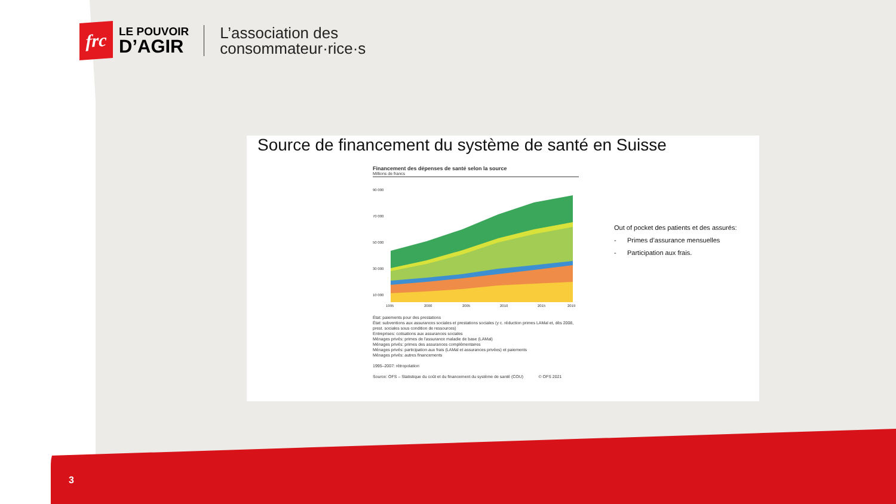frc
LE POUVOIR
D’AGIR
L’association des
consommateur·rice·s
Source de financement du système de santé en Suisse
Financement des dépenses de santé selon la source
Millions de francs
90 000
70 000
50 000
30 000
10 000
1995
2000
2005
2010
2015
2019
État: paiements pour des prestations
État: subventions aux assurances sociales et prestations sociales (y c. réduction primes LAMal et, dès 2008, prest. sociales sous condition de ressources)
Entreprises: cotisations aux assurances sociales
Ménages privés: primes de l'assurance maladie de base (LAMal)
Ménages privés: primes des assurances complémentaires
Ménages privés: participation aux frais (LAMal et assurances privées) et paiements
Ménages privés: autres financements
1995–2007: rétropolation
Source: OFS – Statistique du coût et du financement du système de santé (COU) © OFS 2021
Out of pocket des patients et des assurés:
- Primes d’assurance mensuelles
- Participation aux frais.
3